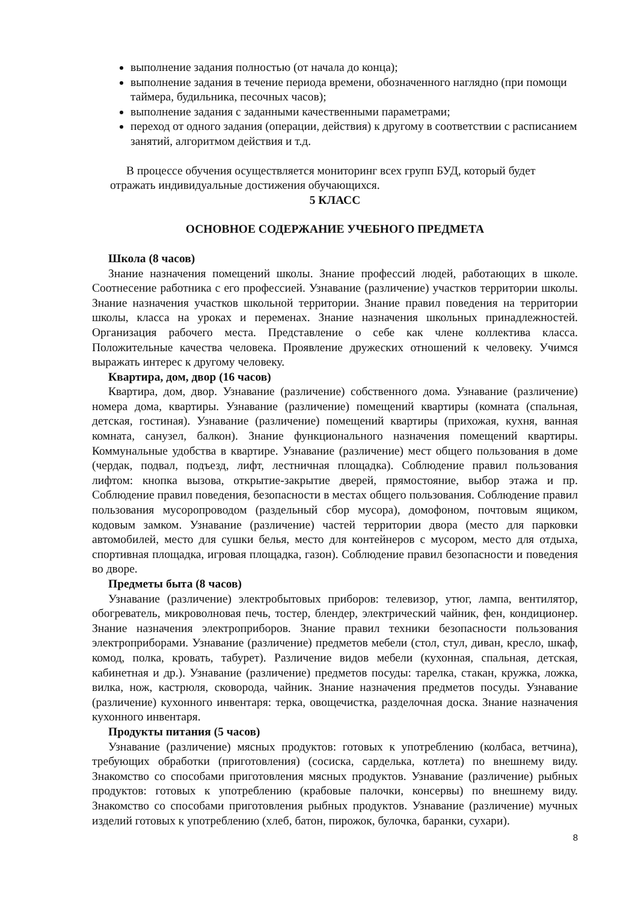выполнение задания полностью (от начала до конца);
выполнение задания в течение периода времени, обозначенного наглядно (при помощи таймера, будильника, песочных часов);
выполнение задания с заданными качественными параметрами;
переход от одного задания (операции, действия) к другому в соответствии с расписанием занятий, алгоритмом действия и т.д.
В процессе обучения осуществляется мониторинг всех групп БУД, который будет отражать индивидуальные достижения обучающихся.
5 КЛАСС
ОСНОВНОЕ СОДЕРЖАНИЕ УЧЕБНОГО ПРЕДМЕТА
Школа (8 часов)
Знание назначения помещений школы. Знание профессий людей, работающих в школе. Соотнесение работника с его профессией. Узнавание (различение) участков территории школы. Знание назначения участков школьной территории. Знание правил поведения на территории школы, класса на уроках и переменах. Знание назначения школьных принадлежностей. Организация рабочего места. Представление о себе как члене коллектива класса. Положительные качества человека. Проявление дружеских отношений к человеку. Учимся выражать интерес к другому человеку.
Квартира, дом, двор (16 часов)
Квартира, дом, двор. Узнавание (различение) собственного дома. Узнавание (различение) номера дома, квартиры. Узнавание (различение) помещений квартиры (комната (спальная, детская, гостиная). Узнавание (различение) помещений квартиры (прихожая, кухня, ванная комната, санузел, балкон). Знание функционального назначения помещений квартиры. Коммунальные удобства в квартире. Узнавание (различение) мест общего пользования в доме (чердак, подвал, подъезд, лифт, лестничная площадка). Соблюдение правил пользования лифтом: кнопка вызова, открытие-закрытие дверей, прямостояние, выбор этажа и пр. Соблюдение правил поведения, безопасности в местах общего пользования. Соблюдение правил пользования мусоропроводом (раздельный сбор мусора), домофоном, почтовым ящиком, кодовым замком. Узнавание (различение) частей территории двора (место для парковки автомобилей, место для сушки белья, место для контейнеров с мусором, место для отдыха, спортивная площадка, игровая площадка, газон). Соблюдение правил безопасности и поведения во дворе.
Предметы быта (8 часов)
Узнавание (различение) электробытовых приборов: телевизор, утюг, лампа, вентилятор, обогреватель, микроволновая печь, тостер, блендер, электрический чайник, фен, кондиционер. Знание назначения электроприборов. Знание правил техники безопасности пользования электроприборами. Узнавание (различение) предметов мебели (стол, стул, диван, кресло, шкаф, комод, полка, кровать, табурет). Различение видов мебели (кухонная, спальная, детская, кабинетная и др.). Узнавание (различение) предметов посуды: тарелка, стакан, кружка, ложка, вилка, нож, кастрюля, сковорода, чайник. Знание назначения предметов посуды. Узнавание (различение) кухонного инвентаря: терка, овощечистка, разделочная доска. Знание назначения кухонного инвентаря.
Продукты питания (5 часов)
Узнавание (различение) мясных продуктов: готовых к употреблению (колбаса, ветчина), требующих обработки (приготовления) (сосиска, сарделька, котлета) по внешнему виду. Знакомство со способами приготовления мясных продуктов. Узнавание (различение) рыбных продуктов: готовых к употреблению (крабовые палочки, консервы) по внешнему виду. Знакомство со способами приготовления рыбных продуктов. Узнавание (различение) мучных изделий готовых к употреблению (хлеб, батон, пирожок, булочка, баранки, сухари).
8